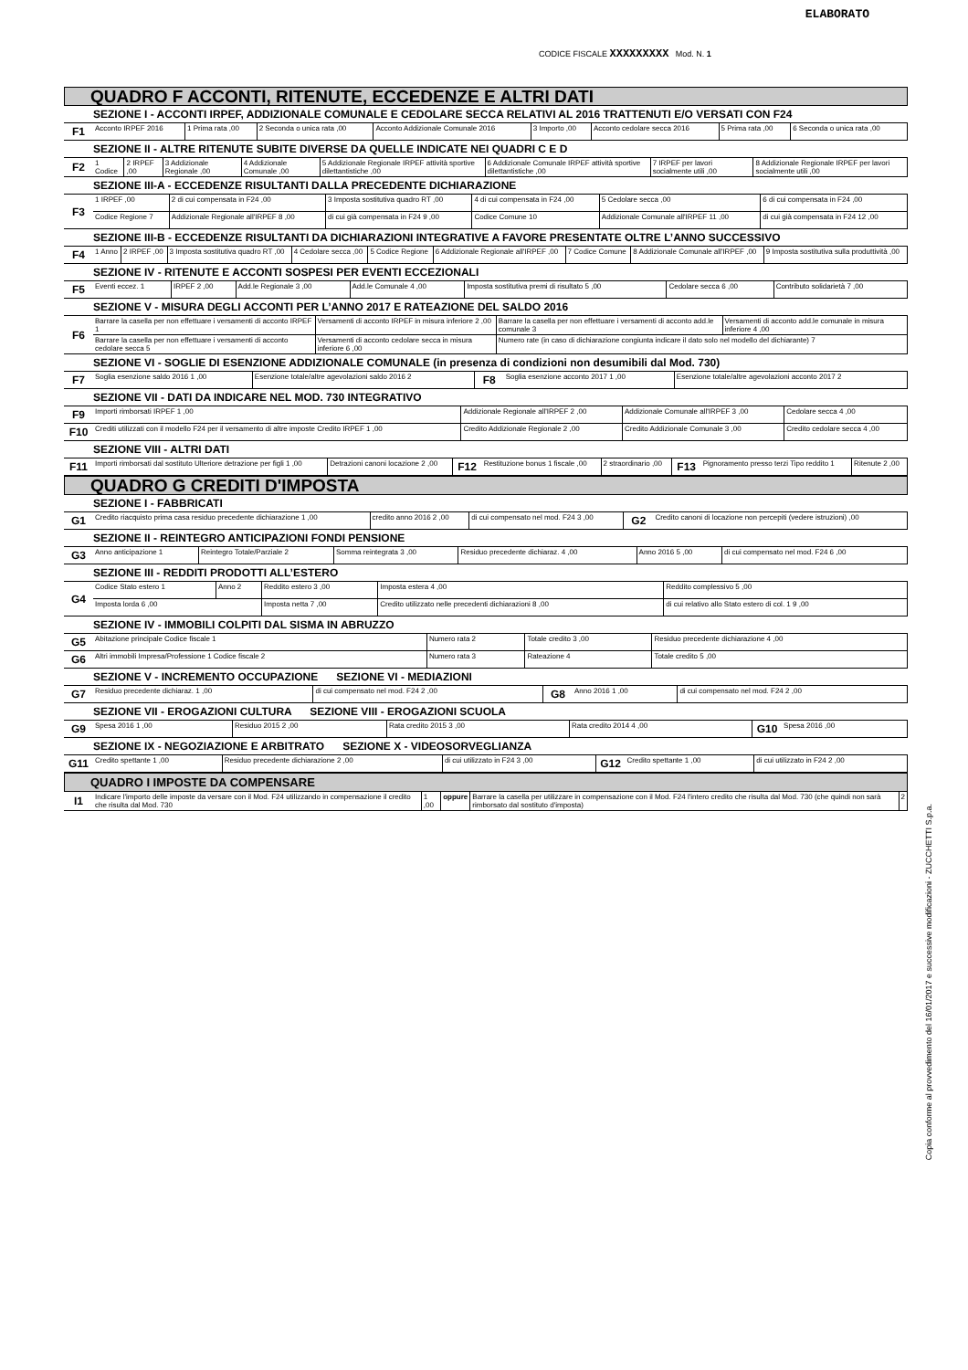ELABORATO
CODICE FISCALE XXXXXXXXX Mod. N. 1
QUADRO F ACCONTI, RITENUTE, ECCEDENZE E ALTRI DATI
SEZIONE I - ACCONTI IRPEF, ADDIZIONALE COMUNALE E CEDOLARE SECCA RELATIVI AL 2016 TRATTENUTI E/O VERSATI CON F24
| F1 | Acconto IRPEF 2016 | 1 Prima rata ,00 | 2 Seconda o unica rata ,00 | Acconto Addizionale Comunale 2016 | 3 Importo ,00 | Acconto cedolare secca 2016 | 5 Prima rata ,00 | 6 Seconda o unica rata ,00 |
SEZIONE II - ALTRE RITENUTE SUBITE DIVERSE DA QUELLE INDICATE NEI QUADRI C E D
| F2 | 1 Codice | 2 IRPEF ,00 | 3 Addizionale Regionale ,00 | 4 Addizionale Comunale ,00 | 5 Addizionale Regionale IRPEF attività sportive dilettantistiche ,00 | 6 Addizionale Comunale IRPEF attività sportive dilettantistiche ,00 | 7 IRPEF per lavori socialmente utili ,00 | 8 Addizionale Regionale IRPEF per lavori socialmente utili ,00 |
SEZIONE III-A - ECCEDENZE RISULTANTI DALLA PRECEDENTE DICHIARAZIONE
| F3 | 1 IRPEF ,00 | 2 di cui compensata in F24 ,00 | 3 Imposta sostitutiva quadro RT ,00 | 4 di cui compensata in F24 ,00 | 5 Cedolare secca ,00 | 6 di cui compensata in F24 ,00 |
| | Codice Regione 7 | Addizionale Regionale all'IRPEF 8 ,00 | di cui già compensata in F24 9 ,00 | Codice Comune 10 | Addizionale Comunale all'IRPEF 11 ,00 | di cui già compensata in F24 12 ,00 |
SEZIONE III-B - ECCEDENZE RISULTANTI DA DICHIARAZIONI INTEGRATIVE A FAVORE PRESENTATE OLTRE L’ANNO SUCCESSIVO
| F4 | 1 Anno | 2 IRPEF ,00 | 3 Imposta sostitutiva quadro RT ,00 | 4 Cedolare secca ,00 | 5 Codice Regione | 6 Addizionale Regionale all'IRPEF ,00 | 7 Codice Comune | 8 Addizionale Comunale all'IRPEF ,00 | 9 Imposta sostitutiva sulla produttività ,00 |
SEZIONE IV - RITENUTE E ACCONTI SOSPESI PER EVENTI ECCEZIONALI
| F5 | Eventi eccez. 1 | IRPEF 2 ,00 | Add.le Regionale 3 ,00 | Add.le Comunale 4 ,00 | Imposta sostitutiva premi di risultato 5 ,00 | Cedolare secca 6 ,00 | Contributo solidarietà 7 ,00 |
SEZIONE V - MISURA DEGLI ACCONTI PER L’ANNO 2017 E RATEAZIONE DEL SALDO 2016
| F6 | Barrare la casella per non effettuare i versamenti di acconto IRPEF 1 | Versamenti di acconto IRPEF in misura inferiore 2 ,00 | Barrare la casella per non effettuare i versamenti di acconto add.le comunale 3 | Versamenti di acconto add.le comunale in misura inferiore 4 ,00 |
| | Barrare la casella per non effettuare i versamenti di acconto cedolare secca 5 | Versamenti di acconto cedolare secca in misura inferiore 6 ,00 | Numero rate (in caso di dichiarazione congiunta indicare il dato solo nel modello del dichiarante) 7 | |
SEZIONE VI - SOGLIE DI ESENZIONE ADDIZIONALE COMUNALE (in presenza di condizioni non desumibili dal Mod. 730)
| F7 | Soglia esenzione saldo 2016 1 ,00 | Esenzione totale/altre agevolazioni saldo 2016 2 | F8 | Soglia esenzione acconto 2017 1 ,00 | Esenzione totale/altre agevolazioni acconto 2017 2 |
SEZIONE VII - DATI DA INDICARE NEL MOD. 730 INTEGRATIVO
| F9 | Importi rimborsati IRPEF 1 ,00 | Addizionale Regionale all'IRPEF 2 ,00 | Addizionale Comunale all'IRPEF 3 ,00 | Cedolare secca 4 ,00 |
| F10 | Crediti utilizzati con il modello F24 per il versamento di altre imposte Credito IRPEF 1 ,00 | Credito Addizionale Regionale 2 ,00 | Credito Addizionale Comunale 3 ,00 | Credito cedolare secca 4 ,00 |
SEZIONE VIII - ALTRI DATI
| F11 | Importi rimborsati dal sostituto Ulteriore detrazione per figli 1 ,00 | Detrazioni canoni locazione 2 ,00 | F12 | Restituzione bonus 1 fiscale ,00 | 2 straordinario ,00 | F13 | Pignoramento presso terzi Tipo reddito 1 | Ritenute 2 ,00 |
QUADRO G CREDITI D'IMPOSTA
SEZIONE I - FABBRICATI
| G1 | Credito riacquisto prima casa residuo precedente dichiarazione 1 ,00 | credito anno 2016 2 ,00 | di cui compensato nel mod. F24 3 ,00 | G2 | Credito canoni di locazione non percepiti (vedere istruzioni) ,00 |
SEZIONE II - REINTEGRO ANTICIPAZIONI FONDI PENSIONE
| G3 | Anno anticipazione 1 | Reintegro Totale/Parziale 2 | Somma reintegrata 3 ,00 | Residuo precedente dichiaraz. 4 ,00 | Anno 2016 5 ,00 | di cui compensato nel mod. F24 6 ,00 |
SEZIONE III - REDDITI PRODOTTI ALL’ESTERO
| G4 | Codice Stato estero 1 | Anno 2 | Reddito estero 3 ,00 | Imposta estera 4 ,00 | Reddito complessivo 5 ,00 |
| | Imposta lorda 6 ,00 | | Imposta netta 7 ,00 | Credito utilizzato nelle precedenti dichiarazioni 8 ,00 | di cui relativo allo Stato estero di col. 1 9 ,00 |
SEZIONE IV - IMMOBILI COLPITI DAL SISMA IN ABRUZZO
| G5 | Abitazione principale Codice fiscale 1 | Numero rata 2 | Totale credito 3 ,00 | Residuo precedente dichiarazione 4 ,00 |
| G6 | Altri immobili Impresa/Professione 1 Codice fiscale 2 | Numero rata 3 | Rateazione 4 | Totale credito 5 ,00 |
SEZIONE V - INCREMENTO OCCUPAZIONE SEZIONE VI - MEDIAZIONI
| G7 | Residuo precedente dichiaraz. 1 ,00 | di cui compensato nel mod. F24 2 ,00 | G8 | Anno 2016 1 ,00 | di cui compensato nel mod. F24 2 ,00 |
SEZIONE VII - EROGAZIONI CULTURA SEZIONE VIII - EROGAZIONI SCUOLA
| G9 | Spesa 2016 1 ,00 | Residuo 2015 2 ,00 | Rata credito 2015 3 ,00 | Rata credito 2014 4 ,00 | G10 | Spesa 2016 ,00 |
SEZIONE IX - NEGOZIAZIONE E ARBITRATO SEZIONE X - VIDEOSORVEGLIANZA
| G11 | Credito spettante 1 ,00 | Residuo precedente dichiarazione 2 ,00 | di cui utilizzato in F24 3 ,00 | G12 | Credito spettante 1 ,00 | di cui utilizzato in F24 2 ,00 |
QUADRO I IMPOSTE DA COMPENSARE
| I1 | Indicare l'importo delle imposte da versare con il Mod. F24 utilizzando in compensazione il credito che risulta dal Mod. 730 | 1 ,00 | oppure | Barrare la casella per utilizzare in compensazione con il Mod. F24 l'intero credito che risulta dal Mod. 730 (che quindi non sarà rimborsato dal sostituto d'imposta) | 2 |
Copia conforme al provvedimento del 16/01/2017 e successive modificazioni - ZUCCHETTI S.p.a.